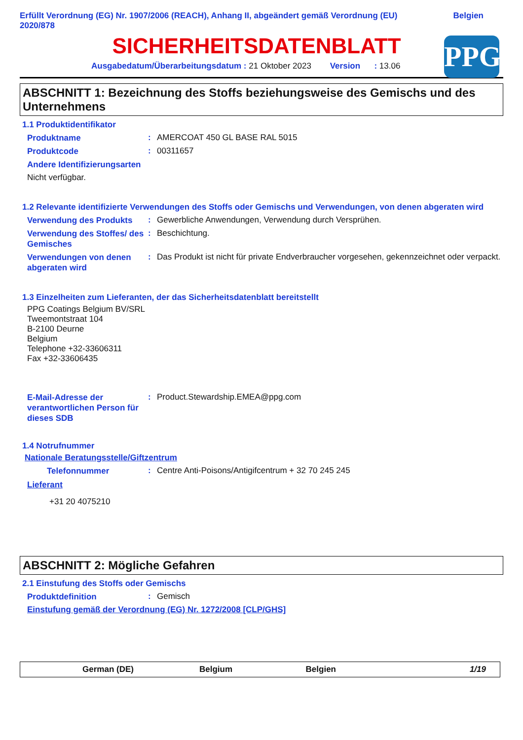Erfüllt Verordnung (EG) Nr. 1907/2006 (REACH), Anhang II, abgeändert gemäß Verordnung (EU)
2020/878
Belgien
SICHERHEITSDATENBLATT
Ausgabedatum/Überarbeitungsdatum : 21 Oktober 2023 Version : 13.06
PPG
ABSCHNITT 1: Bezeichnung des Stoffs beziehungsweise des Gemischs und des Unternehmens
1.1 Produktidentifikator
Produktname
:
AMERCOAT 450 GL BASE RAL 5015
Produktcode
:
00311657
Andere Identifizierungsarten
Nicht verfügbar.
1.2 Relevante identifizierte Verwendungen des Stoffs oder Gemischs und Verwendungen, von denen abgeraten wird
Verwendung des Produkts
:
Gewerbliche Anwendungen, Verwendung durch Versprühen.
Verwendung des Stoffes/ des Gemisches
:
Beschichtung.
Verwendungen von denen abgeraten wird
:
Das Produkt ist nicht für private Endverbraucher vorgesehen, gekennzeichnet oder verpackt.
1.3 Einzelheiten zum Lieferanten, der das Sicherheitsdatenblatt bereitstellt
PPG Coatings Belgium BV/SRL
Tweemontstraat 104
B-2100 Deurne
Belgium
Telephone +32-33606311
Fax +32-33606435
E-Mail-Adresse der verantwortlichen Person für dieses SDB
:
Product.Stewardship.EMEA@ppg.com
1.4 Notrufnummer
Nationale Beratungsstelle/Giftzentrum
Telefonnummer
:
Centre Anti-Poisons/Antigifcentrum + 32 70 245 245
Lieferant
+31 20 4075210
ABSCHNITT 2: Mögliche Gefahren
2.1 Einstufung des Stoffs oder Gemischs
Produktdefinition
:
Gemisch
Einstufung gemäß der Verordnung (EG) Nr. 1272/2008 [CLP/GHS]
German (DE) Belgium Belgien 1/19